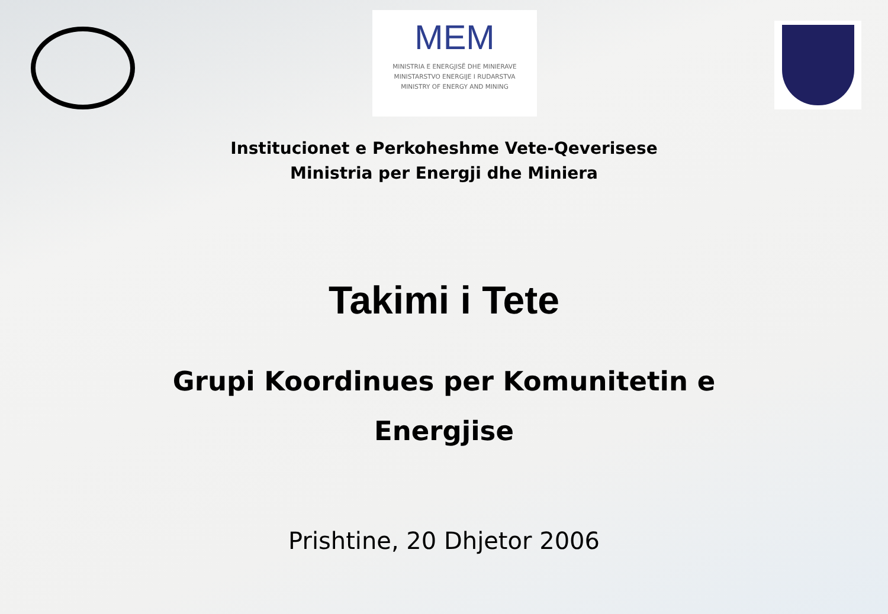MEM
MINISTRIA E ENERGJISË DHE MINIERAVE
MINISTARSTVO ENERGIJE I RUDARSTVA
MINISTRY OF ENERGY AND MINING
Institucionet e Perkoheshme Vete-Qeverisese
Ministria per Energji dhe Miniera
Takimi i Tete
Grupi Koordinues per Komunitetin e
Energjise
Prishtine, 20 Dhjetor 2006